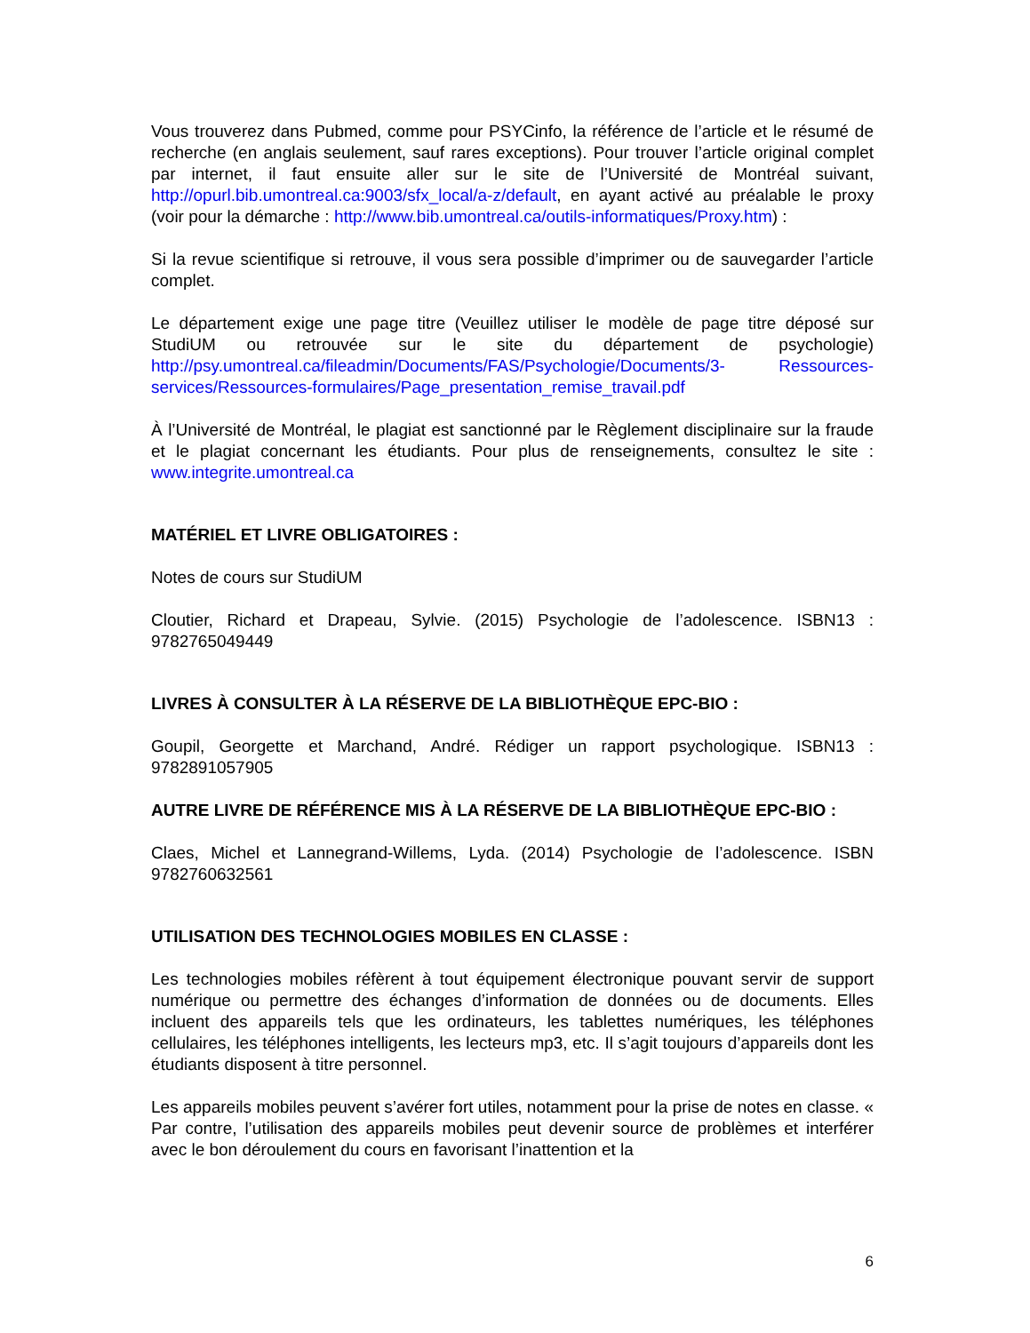Vous trouverez dans Pubmed, comme pour PSYCinfo, la référence de l’article et le résumé de recherche (en anglais seulement, sauf rares exceptions). Pour trouver l’article original complet par internet, il faut ensuite aller sur le site de l’Université de Montréal suivant, http://opurl.bib.umontreal.ca:9003/sfx_local/a-z/default, en ayant activé au préalable le proxy (voir pour la démarche : http://www.bib.umontreal.ca/outils-informatiques/Proxy.htm) :
Si la revue scientifique si retrouve, il vous sera possible d’imprimer ou de sauvegarder l’article complet.
Le département exige une page titre (Veuillez utiliser le modèle de page titre déposé sur StudiUM ou retrouvée sur le site du département de psychologie) http://psy.umontreal.ca/fileadmin/Documents/FAS/Psychologie/Documents/3- Ressources-services/Ressources-formulaires/Page_presentation_remise_travail.pdf
À l’Université de Montréal, le plagiat est sanctionné par le Règlement disciplinaire sur la fraude et le plagiat concernant les étudiants. Pour plus de renseignements, consultez le site : www.integrite.umontreal.ca
MATÉRIEL ET LIVRE OBLIGATOIRES :
Notes de cours sur StudiUM
Cloutier, Richard et Drapeau, Sylvie. (2015) Psychologie de l’adolescence. ISBN13 : 9782765049449
LIVRES À CONSULTER À LA RÉSERVE DE LA BIBLIOTHÈQUE EPC-BIO :
Goupil, Georgette et Marchand, André. Rédiger un rapport psychologique. ISBN13 : 9782891057905
AUTRE LIVRE DE RÉFÉRENCE MIS À LA RÉSERVE DE LA BIBLIOTHÈQUE EPC-BIO :
Claes, Michel et Lannegrand-Willems, Lyda. (2014) Psychologie de l’adolescence. ISBN 9782760632561
UTILISATION DES TECHNOLOGIES MOBILES EN CLASSE :
Les technologies mobiles réfèrent à tout équipement électronique pouvant servir de support numérique ou permettre des échanges d’information de données ou de documents. Elles incluent des appareils tels que les ordinateurs, les tablettes numériques, les téléphones cellulaires, les téléphones intelligents, les lecteurs mp3, etc. Il s’agit toujours d’appareils dont les étudiants disposent à titre personnel.
Les appareils mobiles peuvent s’avérer fort utiles, notamment pour la prise de notes en classe. « Par contre, l’utilisation des appareils mobiles peut devenir source de problèmes et interférer avec le bon déroulement du cours en favorisant l’inattention et la
6